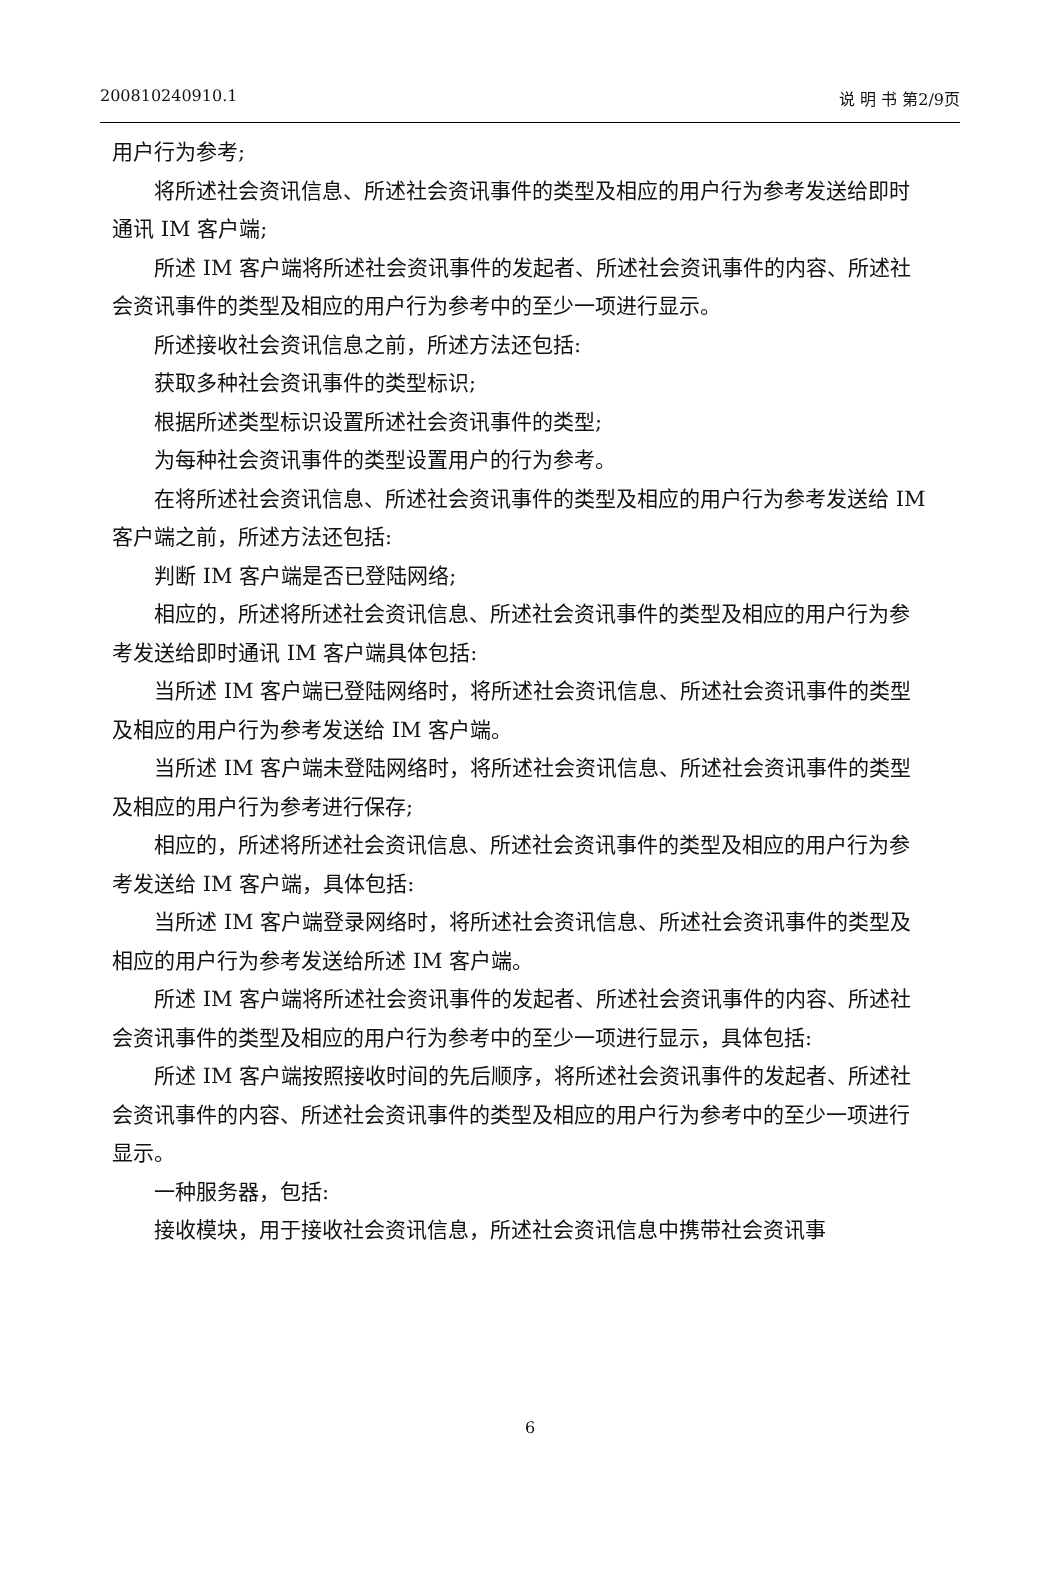200810240910.1 说 明 书 第2/9页
用户行为参考;
将所述社会资讯信息、所述社会资讯事件的类型及相应的用户行为参考发送给即时通讯 IM 客户端;
所述 IM 客户端将所述社会资讯事件的发起者、所述社会资讯事件的内容、所述社会资讯事件的类型及相应的用户行为参考中的至少一项进行显示。
所述接收社会资讯信息之前，所述方法还包括:
获取多种社会资讯事件的类型标识;
根据所述类型标识设置所述社会资讯事件的类型;
为每种社会资讯事件的类型设置用户的行为参考。
在将所述社会资讯信息、所述社会资讯事件的类型及相应的用户行为参考发送给 IM 客户端之前，所述方法还包括:
判断 IM 客户端是否已登陆网络;
相应的，所述将所述社会资讯信息、所述社会资讯事件的类型及相应的用户行为参考发送给即时通讯 IM 客户端具体包括:
当所述 IM 客户端已登陆网络时，将所述社会资讯信息、所述社会资讯事件的类型及相应的用户行为参考发送给 IM 客户端。
当所述 IM 客户端未登陆网络时，将所述社会资讯信息、所述社会资讯事件的类型及相应的用户行为参考进行保存;
相应的，所述将所述社会资讯信息、所述社会资讯事件的类型及相应的用户行为参考发送给 IM 客户端，具体包括:
当所述 IM 客户端登录网络时，将所述社会资讯信息、所述社会资讯事件的类型及相应的用户行为参考发送给所述 IM 客户端。
所述 IM 客户端将所述社会资讯事件的发起者、所述社会资讯事件的内容、所述社会资讯事件的类型及相应的用户行为参考中的至少一项进行显示，具体包括:
所述 IM 客户端按照接收时间的先后顺序，将所述社会资讯事件的发起者、所述社会资讯事件的内容、所述社会资讯事件的类型及相应的用户行为参考中的至少一项进行显示。
一种服务器，包括:
接收模块，用于接收社会资讯信息，所述社会资讯信息中携带社会资讯事
6